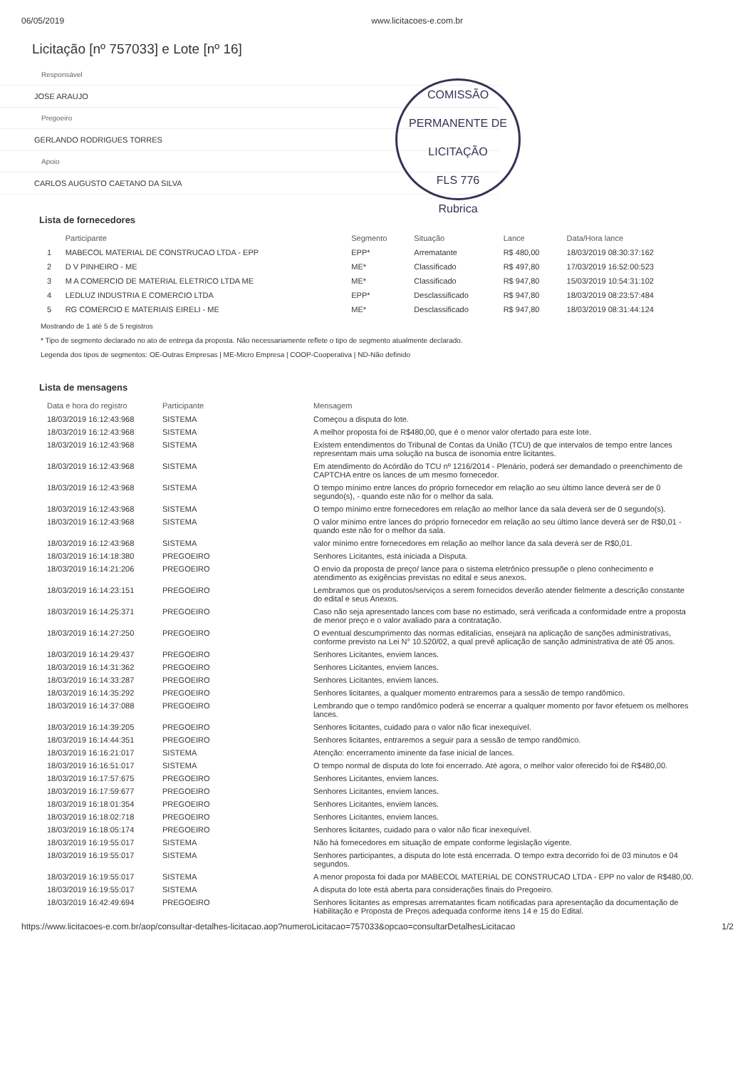06/05/2019 www.licitacoes-e.com.br
Licitação [nº 757033] e Lote [nº 16]
COMISSÃO PERMANENTE DE LICITAÇÃO
FLS 776
Rubrica
Responsável
JOSE ARAUJO
Pregoeiro
GERLANDO RODRIGUES TORRES
Apoio
CARLOS AUGUSTO CAETANO DA SILVA
Lista de fornecedores
| | Participante | Segmento | Situação | Lance | Data/Hora lance |
| --- | --- | --- | --- | --- | --- |
| 1 | MABECOL MATERIAL DE CONSTRUCAO LTDA - EPP | EPP* | Arrematante | R$ 480,00 | 18/03/2019 08:30:37:162 |
| 2 | D V PINHEIRO - ME | ME* | Classificado | R$ 497,80 | 17/03/2019 16:52:00:523 |
| 3 | M A COMERCIO DE MATERIAL ELETRICO LTDA ME | ME* | Classificado | R$ 947,80 | 15/03/2019 10:54:31:102 |
| 4 | LEDLUZ INDUSTRIA E COMERCIO LTDA | EPP* | Desclassificado | R$ 947,80 | 18/03/2019 08:23:57:484 |
| 5 | RG COMERCIO E MATERIAIS EIRELI - ME | ME* | Desclassificado | R$ 947,80 | 18/03/2019 08:31:44:124 |
Mostrando de 1 até 5 de 5 registros
* Tipo de segmento declarado no ato de entrega da proposta. Não necessariamente reflete o tipo de segmento atualmente declarado.
Legenda dos tipos de segmentos: OE-Outras Empresas | ME-Micro Empresa | COOP-Cooperativa | ND-Não definido
Lista de mensagens
| Data e hora do registro | Participante | Mensagem |
| --- | --- | --- |
| 18/03/2019 16:12:43:968 | SISTEMA | Começou a disputa do lote. |
| 18/03/2019 16:12:43:968 | SISTEMA | A melhor proposta foi de R$480,00, que é o menor valor ofertado para este lote. |
| 18/03/2019 16:12:43:968 | SISTEMA | Existem entendimentos do Tribunal de Contas da União (TCU) de que intervalos de tempo entre lances representam mais uma solução na busca de isonomia entre licitantes. |
| 18/03/2019 16:12:43:968 | SISTEMA | Em atendimento do Acórdão do TCU nº 1216/2014 - Plenário, poderá ser demandado o preenchimento de CAPTCHA entre os lances de um mesmo fornecedor. |
| 18/03/2019 16:12:43:968 | SISTEMA | O tempo mínimo entre lances do próprio fornecedor em relação ao seu último lance deverá ser de 0 segundo(s), - quando este não for o melhor da sala. |
| 18/03/2019 16:12:43:968 | SISTEMA | O tempo mínimo entre fornecedores em relação ao melhor lance da sala deverá ser de 0 segundo(s). |
| 18/03/2019 16:12:43:968 | SISTEMA | O valor mínimo entre lances do próprio fornecedor em relação ao seu último lance deverá ser de R$0,01 - quando este não for o melhor da sala. |
| 18/03/2019 16:12:43:968 | SISTEMA | valor mínimo entre fornecedores em relação ao melhor lance da sala deverá ser de R$0,01. |
| 18/03/2019 16:14:18:380 | PREGOEIRO | Senhores Licitantes, está iniciada a Disputa. |
| 18/03/2019 16:14:21:206 | PREGOEIRO | O envio da proposta de preço/ lance para o sistema eletrônico pressupõe o pleno conhecimento e atendimento as exigências previstas no edital e seus anexos. |
| 18/03/2019 16:14:23:151 | PREGOEIRO | Lembramos que os produtos/serviços a serem fornecidos deverão atender fielmente a descrição constante do edital e seus Anexos. |
| 18/03/2019 16:14:25:371 | PREGOEIRO | Caso não seja apresentado lances com base no estimado, será verificada a conformidade entre a proposta de menor preço e o valor avaliado para a contratação. |
| 18/03/2019 16:14:27:250 | PREGOEIRO | O eventual descumprimento das normas editalícias, ensejará na aplicação de sanções administrativas, conforme previsto na Lei N° 10.520/02, a qual prevê aplicação de sanção administrativa de até 05 anos. |
| 18/03/2019 16:14:29:437 | PREGOEIRO | Senhores Licitantes, enviem lances. |
| 18/03/2019 16:14:31:362 | PREGOEIRO | Senhores Licitantes, enviem lances. |
| 18/03/2019 16:14:33:287 | PREGOEIRO | Senhores Licitantes, enviem lances. |
| 18/03/2019 16:14:35:292 | PREGOEIRO | Senhores licitantes, a qualquer momento entraremos para a sessão de tempo randômico. |
| 18/03/2019 16:14:37:088 | PREGOEIRO | Lembrando que o tempo randômico poderá se encerrar a qualquer momento por favor efetuem os melhores lances. |
| 18/03/2019 16:14:39:205 | PREGOEIRO | Senhores licitantes, cuidado para o valor não ficar inexequível. |
| 18/03/2019 16:14:44:351 | PREGOEIRO | Senhores licitantes, entraremos a seguir para a sessão de tempo randômico. |
| 18/03/2019 16:16:21:017 | SISTEMA | Atenção: encerramento iminente da fase inicial de lances. |
| 18/03/2019 16:16:51:017 | SISTEMA | O tempo normal de disputa do lote foi encerrado. Até agora, o melhor valor oferecido foi de R$480,00. |
| 18/03/2019 16:17:57:675 | PREGOEIRO | Senhores Licitantes, enviem lances. |
| 18/03/2019 16:17:59:677 | PREGOEIRO | Senhores Licitantes, enviem lances. |
| 18/03/2019 16:18:01:354 | PREGOEIRO | Senhores Licitantes, enviem lances. |
| 18/03/2019 16:18:02:718 | PREGOEIRO | Senhores Licitantes, enviem lances. |
| 18/03/2019 16:18:05:174 | PREGOEIRO | Senhores licitantes, cuidado para o valor não ficar inexequível. |
| 18/03/2019 16:19:55:017 | SISTEMA | Não há fornecedores em situação de empate conforme legislação vigente. |
| 18/03/2019 16:19:55:017 | SISTEMA | Senhores participantes, a disputa do lote está encerrada. O tempo extra decorrido foi de 03 minutos e 04 segundos. |
| 18/03/2019 16:19:55:017 | SISTEMA | A menor proposta foi dada por MABECOL MATERIAL DE CONSTRUCAO LTDA - EPP no valor de R$480,00. |
| 18/03/2019 16:19:55:017 | SISTEMA | A disputa do lote está aberta para considerações finais do Pregoeiro. |
| 18/03/2019 16:42:49:694 | PREGOEIRO | Senhores licitantes as empresas arrematantes ficam notificadas para apresentação da documentação de Habilitação e Proposta de Preços adequada conforme itens 14 e 15 do Edital. |
https://www.licitacoes-e.com.br/aop/consultar-detalhes-licitacao.aop?numeroLicitacao=757033&opcao=consultarDetalhesLicitacao 1/2